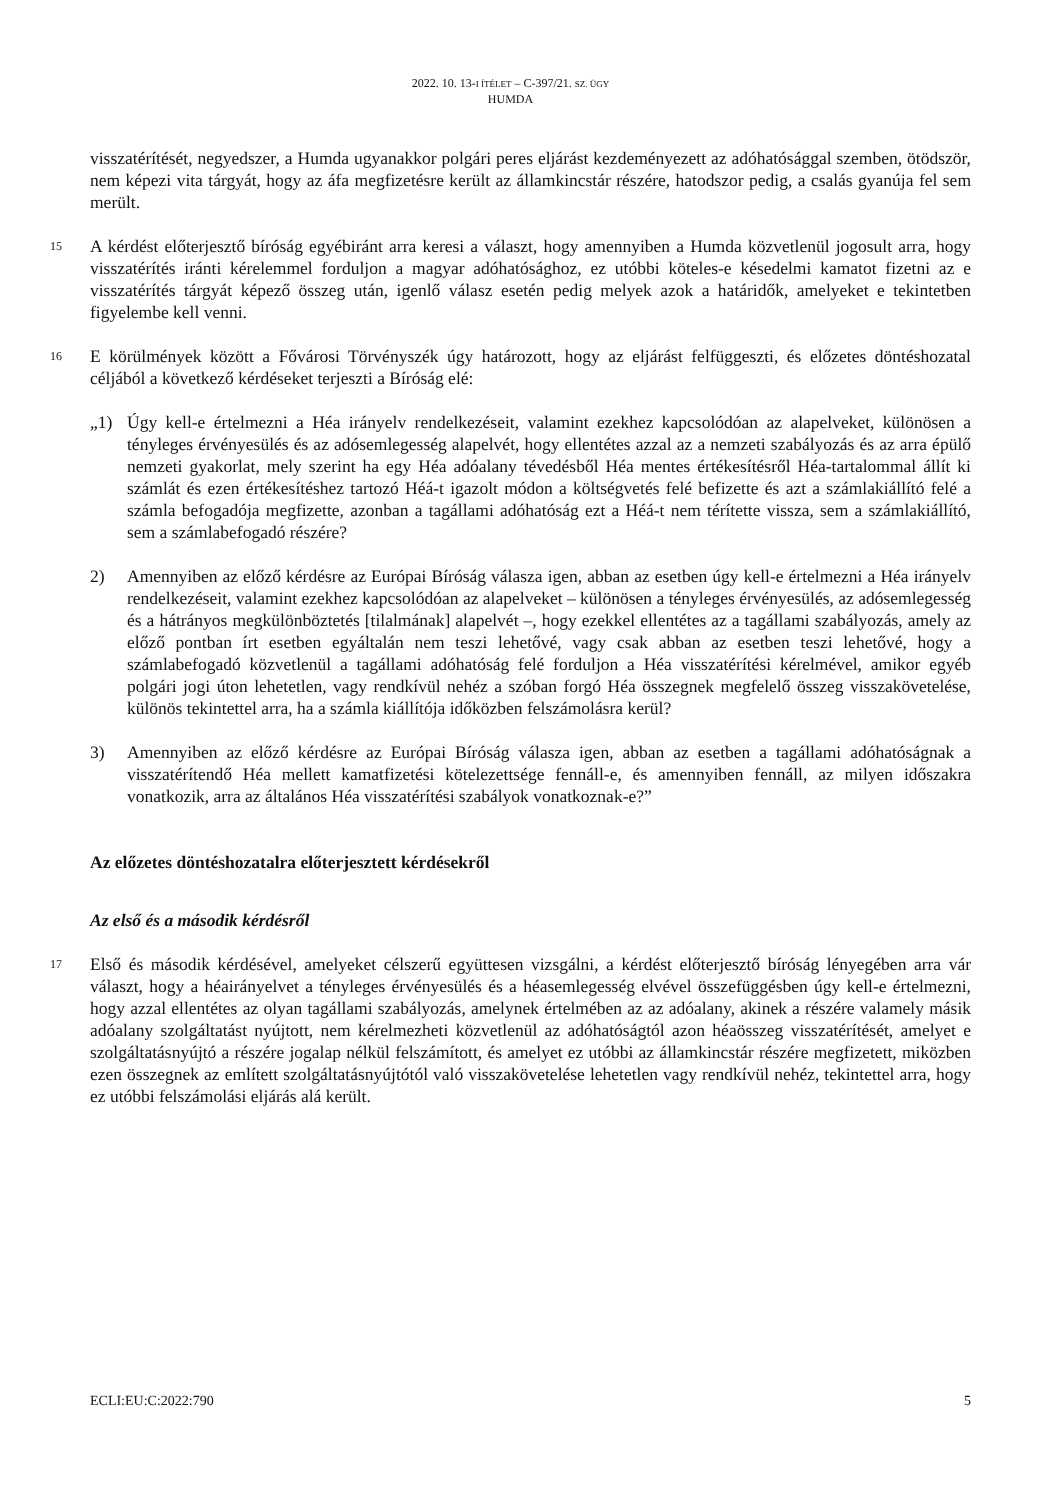2022. 10. 13-I ÍTÉLET – C-397/21. SZ. ÜGY
HUMDA
visszatérítését, negyedszer, a Humda ugyanakkor polgári peres eljárást kezdeményezett az adóhatósággal szemben, ötödször, nem képezi vita tárgyát, hogy az áfa megfizetésre került az államkincstár részére, hatodszor pedig, a csalás gyanúja fel sem merült.
15
A kérdést előterjesztő bíróság egyébiránt arra keresi a választ, hogy amennyiben a Humda közvetlenül jogosult arra, hogy visszatérítés iránti kérelemmel forduljon a magyar adóhatósághoz, ez utóbbi köteles-e késedelmi kamatot fizetni az e visszatérítés tárgyát képező összeg után, igenlő válasz esetén pedig melyek azok a határidők, amelyeket e tekintetben figyelembe kell venni.
16
E körülmények között a Fővárosi Törvényszék úgy határozott, hogy az eljárást felfüggeszti, és előzetes döntéshozatal céljából a következő kérdéseket terjeszti a Bíróság elé:
„1) Úgy kell-e értelmezni a Héa irányelv rendelkezéseit, valamint ezekhez kapcsolódóan az alapelveket, különösen a tényleges érvényesülés és az adósemlegesség alapelvét, hogy ellentétes azzal az a nemzeti szabályozás és az arra épülő nemzeti gyakorlat, mely szerint ha egy Héa adóalany tévedésből Héa mentes értékesítésről Héa-tartalommal állít ki számlát és ezen értékesítéshez tartozó Héá-t igazolt módon a költségvetés felé befizette és azt a számlakiállító felé a számla befogadója megfizette, azonban a tagállami adóhatóság ezt a Héá-t nem térítette vissza, sem a számlakiállító, sem a számlabefogadó részére?
2) Amennyiben az előző kérdésre az Európai Bíróság válasza igen, abban az esetben úgy kell-e értelmezni a Héa irányelv rendelkezéseit, valamint ezekhez kapcsolódóan az alapelveket – különösen a tényleges érvényesülés, az adósemlegesség és a hátrányos megkülönböztetés [tilalmának] alapelvét –, hogy ezekkel ellentétes az a tagállami szabályozás, amely az előző pontban írt esetben egyáltalán nem teszi lehetővé, vagy csak abban az esetben teszi lehetővé, hogy a számlabefogadó közvetlenül a tagállami adóhatóság felé forduljon a Héa visszatérítési kérelmével, amikor egyéb polgári jogi úton lehetetlen, vagy rendkívül nehéz a szóban forgó Héa összegnek megfelelő összeg visszakövetelése, különös tekintettel arra, ha a számla kiállítója időközben felszámolásra kerül?
3) Amennyiben az előző kérdésre az Európai Bíróság válasza igen, abban az esetben a tagállami adóhatóságnak a visszatérítendő Héa mellett kamatfizetési kötelezettsége fennáll-e, és amennyiben fennáll, az milyen időszakra vonatkozik, arra az általános Héa visszatérítési szabályok vonatkoznak-e?”
Az előzetes döntéshozatalra előterjesztett kérdésekről
Az első és a második kérdésről
17
Első és második kérdésével, amelyeket célszerű együttesen vizsgálni, a kérdést előterjesztő bíróság lényegében arra vár választ, hogy a héairányelvet a tényleges érvényesülés és a héasemlegesség elvével összefüggésben úgy kell-e értelmezni, hogy azzal ellentétes az olyan tagállami szabályozás, amelynek értelmében az az adóalany, akinek a részére valamely másik adóalany szolgáltatást nyújtott, nem kérelmezheti közvetlenül az adóhatóságtól azon héaösszeg visszatérítését, amelyet e szolgáltatásnyújtó a részére jogalap nélkül felszámított, és amelyet ez utóbbi az államkincstár részére megfizetett, miközben ezen összegnek az említett szolgáltatásnyújtótól való visszakövetelése lehetetlen vagy rendkívül nehéz, tekintettel arra, hogy ez utóbbi felszámolási eljárás alá került.
ECLI:EU:C:2022:790 5